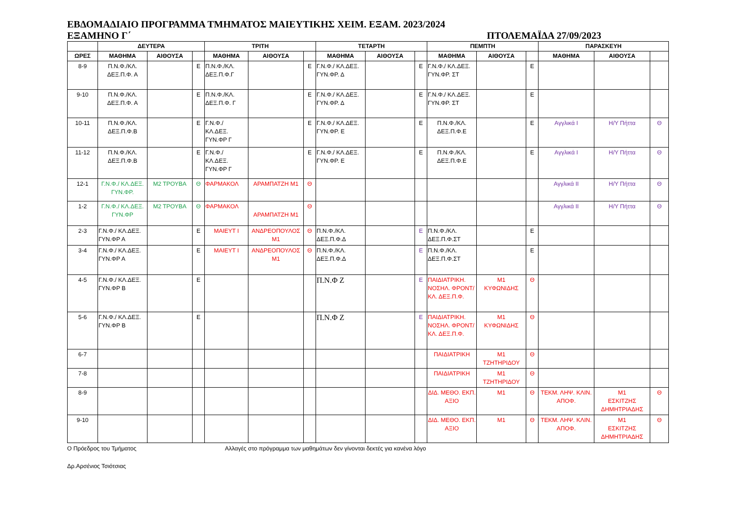ΕΒΔΟΜΑΔΙΑΙΟ ΠΡΟΓΡΑΜΜΑ ΤΜΗΜΑΤΟΣ ΜΑΙΕΥΤΙΚΗΣ ΧΕΙΜ. ΕΞΑΜ. 2023/2024
ΕΞΑΜΗΝΟ Γ΄ ΠΤΟΛΕΜΑΪΔΑ 27/09/2023
| | ΔΕΥΤΕΡΑ | | | ΤΡΙΤΗ | | | ΤΕΤΑΡΤΗ | | | ΠΕΜΠΤΗ | | | ΠΑΡΑΣΚΕΥΗ | | |
| --- | --- | --- | --- | --- | --- | --- | --- | --- | --- | --- | --- | --- | --- | --- | --- |
| ΩΡΕΣ | ΜΑΘΗΜΑ | ΑΙΘΟΥΣΑ | | ΜΑΘΗΜΑ | ΑΙΘΟΥΣΑ | | ΜΑΘΗΜΑ | ΑΙΘΟΥΣΑ | | ΜΑΘΗΜΑ | ΑΙΘΟΥΣΑ | | ΜΑΘΗΜΑ | ΑΙΘΟΥΣΑ | |
| 8-9 | Π.Ν.Φ./ΚΛ. ΔΕΞ.Π.Φ. Α | | Ε | Π.Ν.Φ./ΚΛ. ΔΕΞ.Π.Φ.Γ | | Ε | Γ.Ν.Φ./ ΚΛ.ΔΕΞ. ΓΥΝ.ΦΡ. Δ | | Ε | Γ.Ν.Φ./ ΚΛ.ΔΕΞ. ΓΥΝ.ΦΡ. ΣΤ | | Ε | | | |
| 9-10 | Π.Ν.Φ./ΚΛ. ΔΕΞ.Π.Φ. Α | | Ε | Π.Ν.Φ./ΚΛ. ΔΕΞ.Π.Φ. Γ | | Ε | Γ.Ν.Φ./ ΚΛ.ΔΕΞ. ΓΥΝ.ΦΡ. Δ | | Ε | Γ.Ν.Φ./ ΚΛ.ΔΕΞ. ΓΥΝ.ΦΡ. ΣΤ | | Ε | | | |
| 10-11 | Π.Ν.Φ./ΚΛ. ΔΕΞ.Π.Φ.Β | | Ε | Γ.Ν.Φ./ ΚΛ.ΔΕΞ. ΓΥΝ.ΦΡ Γ | | Ε | Γ.Ν.Φ./ ΚΛ.ΔΕΞ. ΓΥΝ.ΦΡ. Ε | | Ε | Π.Ν.Φ./ΚΛ. ΔΕΞ.Π.Φ.Ε | | Ε | Αγγλικά Ι | Η/Υ Πήττα | Θ |
| 11-12 | Π.Ν.Φ./ΚΛ. ΔΕΞ.Π.Φ.Β | | Ε | Γ.Ν.Φ./ ΚΛ.ΔΕΞ. ΓΥΝ.ΦΡ Γ | | Ε | Γ.Ν.Φ./ ΚΛ.ΔΕΞ. ΓΥΝ.ΦΡ. Ε | | Ε | Π.Ν.Φ./ΚΛ. ΔΕΞ.Π.Φ.Ε | | Ε | Αγγλικά Ι | Η/Υ Πήττα | Θ |
| 12-1 | Γ.Ν.Φ./ ΚΛ.ΔΕΞ. ΓΥΝ.ΦΡ. | Μ2 ΤΡΟΥΒΑ | Θ | ΦΑΡΜΑΚΟΛ | ΑΡΑΜΠΑΤΖΗ Μ1 | Θ | | | | | | | Αγγλικά ΙΙ | Η/Υ Πήττα | Θ |
| 1-2 | Γ.Ν.Φ./ ΚΛ.ΔΕΞ. ΓΥΝ.ΦΡ | Μ2 ΤΡΟΥΒΑ | Θ | ΦΑΡΜΑΚΟΛ | ΑΡΑΜΠΑΤΖΗ Μ1 | Θ | | | | | | | Αγγλικά ΙΙ | Η/Υ Πήττα | Θ |
| 2-3 | Γ.Ν.Φ./ ΚΛ.ΔΕΞ. ΓΥΝ.ΦΡ Α | | Ε | ΜΑΙΕΥΤ Ι | ΑΝΔΡΕΟΠΟΥΛΟΣ Μ1 | Θ | Π.Ν.Φ./ΚΛ. ΔΕΞ.Π.Φ.Δ | | Ε | Π.Ν.Φ./ΚΛ. ΔΕΞ.Π.Φ.ΣΤ | | Ε | | | |
| 3-4 | Γ.Ν.Φ./ ΚΛ.ΔΕΞ. ΓΥΝ.ΦΡ Α | | Ε | ΜΑΙΕΥΤ Ι | ΑΝΔΡΕΟΠΟΥΛΟΣ Μ1 | Θ | Π.Ν.Φ./ΚΛ. ΔΕΞ.Π.Φ.Δ | | Ε | Π.Ν.Φ./ΚΛ. ΔΕΞ.Π.Φ.ΣΤ | | Ε | | | |
| 4-5 | Γ.Ν.Φ./ ΚΛ.ΔΕΞ. ΓΥΝ.ΦΡ Β | | Ε | | | | Π.Ν.Φ Ζ | | Ε | ΠΑΙΔΙΑΤΡΙΚΗ. ΝΟΣΗΛ. ΦΡΟΝΤ/ ΚΛ. ΔΕΞ.Π.Φ. | Μ1 ΚΥΦΩΝΙΔΗΣ | Θ | | | |
| 5-6 | Γ.Ν.Φ./ ΚΛ.ΔΕΞ. ΓΥΝ.ΦΡ Β | | Ε | | | | Π.Ν.Φ Ζ | | Ε | ΠΑΙΔΙΑΤΡΙΚΗ. ΝΟΣΗΛ. ΦΡΟΝΤ/ ΚΛ. ΔΕΞ.Π.Φ. | Μ1 ΚΥΦΩΝΙΔΗΣ | Θ | | | |
| 6-7 | | | | | | | | | | ΠΑΙΔΙΑΤΡΙΚΗ | Μ1 ΤΖΗΤΗΡΙΔΟΥ | Θ | | | |
| 7-8 | | | | | | | | | | ΠΑΙΔΙΑΤΡΙΚΗ | Μ1 ΤΖΗΤΗΡΙΔΟΥ | Θ | | | |
| 8-9 | | | | | | | | | | ΔΙΔ. ΜΕΘΟ. ΕΚΠ. ΑΞΙΟ | Μ1 | Θ | ΤΕΚΜ. ΛΗΨ. ΚΛΙΝ. ΑΠΟΦ. | Μ1 ΕΣΚΙΤΖΗΣ ΔΗΜΗΤΡΙΑΔΗΣ | Θ |
| 9-10 | | | | | | | | | | ΔΙΔ. ΜΕΘΟ. ΕΚΠ. ΑΞΙΟ | Μ1 | Θ | ΤΕΚΜ. ΛΗΨ. ΚΛΙΝ. ΑΠΟΦ. | Μ1 ΕΣΚΙΤΖΗΣ ΔΗΜΗΤΡΙΑΔΗΣ | Θ |
Ο Πρόεδρος του Τμήματος Αλλαγές στο πρόγραμμα των μαθημάτων δεν γίνονται δεκτές για κανένα λόγο
Δρ.Αρσένιος Τσιότσιας